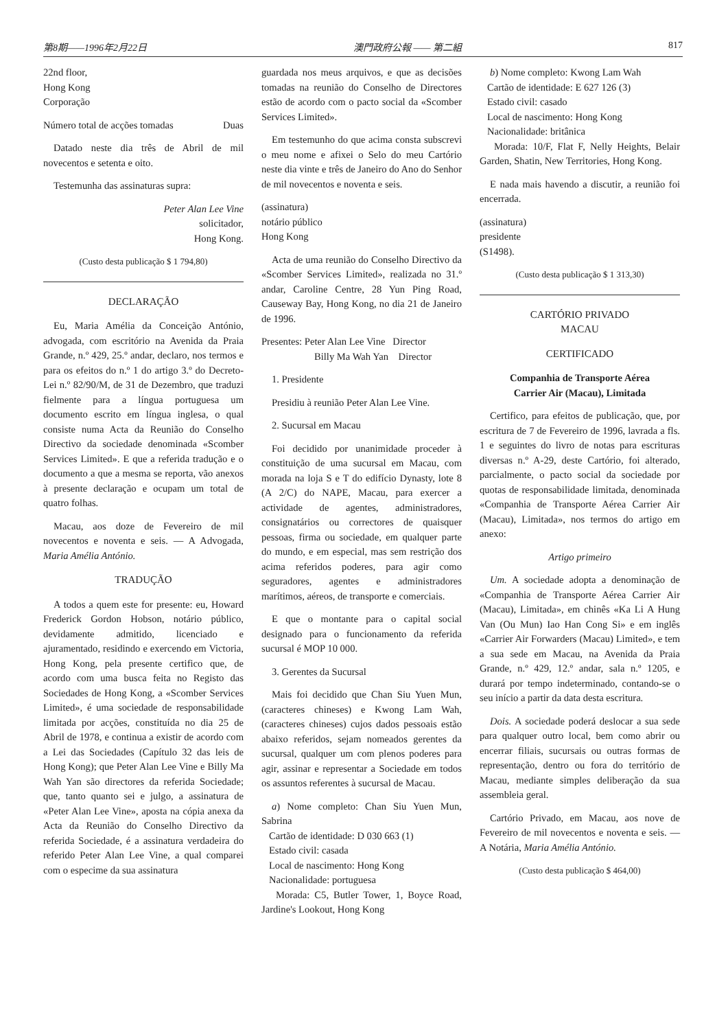第8期——1996年2月22日 澳門政府公報 —— 第二組 817
22nd floor,
Hong Kong
Corporação
Número total de acções tomadas Duas
Datado neste dia três de Abril de mil novecentos e setenta e oito.
Testemunha das assinaturas supra:
Peter Alan Lee Vine
solicitador,
Hong Kong.
(Custo desta publicação $ 1 794,80)
DECLARAÇÃO
Eu, Maria Amélia da Conceição António, advogada, com escritório na Avenida da Praia Grande, n.º 429, 25.º andar, declaro, nos termos e para os efeitos do n.º 1 do artigo 3.º do Decreto-Lei n.º 82/90/M, de 31 de Dezembro, que traduzi fielmente para a língua portuguesa um documento escrito em língua inglesa, o qual consiste numa Acta da Reunião do Conselho Directivo da sociedade denominada «Scomber Services Limited». E que a referida tradução e o documento a que a mesma se reporta, vão anexos à presente declaração e ocupam um total de quatro folhas.
Macau, aos doze de Fevereiro de mil novecentos e noventa e seis. — A Advogada, Maria Amélia António.
TRADUÇÃO
A todos a quem este for presente: eu, Howard Frederick Gordon Hobson, notário público, devidamente admitido, licenciado e ajuramentado, residindo e exercendo em Victoria, Hong Kong, pela presente certifico que, de acordo com uma busca feita no Registo das Sociedades de Hong Kong, a «Scomber Services Limited», é uma sociedade de responsabilidade limitada por acções, constituída no dia 25 de Abril de 1978, e continua a existir de acordo com a Lei das Sociedades (Capítulo 32 das leis de Hong Kong); que Peter Alan Lee Vine e Billy Ma Wah Yan são directores da referida Sociedade; que, tanto quanto sei e julgo, a assinatura de «Peter Alan Lee Vine», aposta na cópia anexa da Acta da Reunião do Conselho Directivo da referida Sociedade, é a assinatura verdadeira do referido Peter Alan Lee Vine, a qual comparei com o especime da sua assinatura
guardada nos meus arquivos, e que as decisões tomadas na reunião do Conselho de Directores estão de acordo com o pacto social da «Scomber Services Limited».
Em testemunho do que acima consta subscrevi o meu nome e afixei o Selo do meu Cartório neste dia vinte e três de Janeiro do Ano do Senhor de mil novecentos e noventa e seis.
(assinatura)
notário público
Hong Kong
Acta de uma reunião do Conselho Directivo da «Scomber Services Limited», realizada no 31.º andar, Caroline Centre, 28 Yun Ping Road, Causeway Bay, Hong Kong, no dia 21 de Janeiro de 1996.
Presentes: Peter Alan Lee Vine Director
Billy Ma Wah Yan Director
1. Presidente
Presidiu à reunião Peter Alan Lee Vine.
2. Sucursal em Macau
Foi decidido por unanimidade proceder à constituição de uma sucursal em Macau, com morada na loja S e T do edifício Dynasty, lote 8 (A 2/C) do NAPE, Macau, para exercer a actividade de agentes, administradores, consignatários ou correctores de quaisquer pessoas, firma ou sociedade, em qualquer parte do mundo, e em especial, mas sem restrição dos acima referidos poderes, para agir como seguradores, agentes e administradores marítimos, aéreos, de transporte e comerciais.
E que o montante para o capital social designado para o funcionamento da referida sucursal é MOP 10 000.
3. Gerentes da Sucursal
Mais foi decidido que Chan Siu Yuen Mun, (caracteres chineses) e Kwong Lam Wah, (caracteres chineses) cujos dados pessoais estão abaixo referidos, sejam nomeados gerentes da sucursal, qualquer um com plenos poderes para agir, assinar e representar a Sociedade em todos os assuntos referentes à sucursal de Macau.
a) Nome completo: Chan Siu Yuen Mun, Sabrina
Cartão de identidade: D 030 663 (1)
Estado civil: casada
Local de nascimento: Hong Kong
Nacionalidade: portuguesa
Morada: C5, Butler Tower, 1, Boyce Road, Jardine's Lookout, Hong Kong
b) Nome completo: Kwong Lam Wah
Cartão de identidade: E 627 126 (3)
Estado civil: casado
Local de nascimento: Hong Kong
Nacionalidade: britânica
Morada: 10/F, Flat F, Nelly Heights, Belair Garden, Shatin, New Territories, Hong Kong.
E nada mais havendo a discutir, a reunião foi encerrada.
(assinatura)
presidente
(S1498).
(Custo desta publicação $ 1 313,30)
CARTÓRIO PRIVADO
MACAU
CERTIFICADO
Companhia de Transporte Aérea
Carrier Air (Macau), Limitada
Certifico, para efeitos de publicação, que, por escritura de 7 de Fevereiro de 1996, lavrada a fls. 1 e seguintes do livro de notas para escrituras diversas n.º A-29, deste Cartório, foi alterado, parcialmente, o pacto social da sociedade por quotas de responsabilidade limitada, denominada «Companhia de Transporte Aérea Carrier Air (Macau), Limitada», nos termos do artigo em anexo:
Artigo primeiro
Um. A sociedade adopta a denominação de «Companhia de Transporte Aérea Carrier Air (Macau), Limitada», em chinês «Ka Li A Hung Van (Ou Mun) Iao Han Cong Si» e em inglês «Carrier Air Forwarders (Macau) Limited», e tem a sua sede em Macau, na Avenida da Praia Grande, n.º 429, 12.º andar, sala n.º 1205, e durará por tempo indeterminado, contando-se o seu início a partir da data desta escritura.
Dois. A sociedade poderá deslocar a sua sede para qualquer outro local, bem como abrir ou encerrar filiais, sucursais ou outras formas de representação, dentro ou fora do território de Macau, mediante simples deliberação da sua assembleia geral.
Cartório Privado, em Macau, aos nove de Fevereiro de mil novecentos e noventa e seis. — A Notária, Maria Amélia António.
(Custo desta publicação $ 464,00)